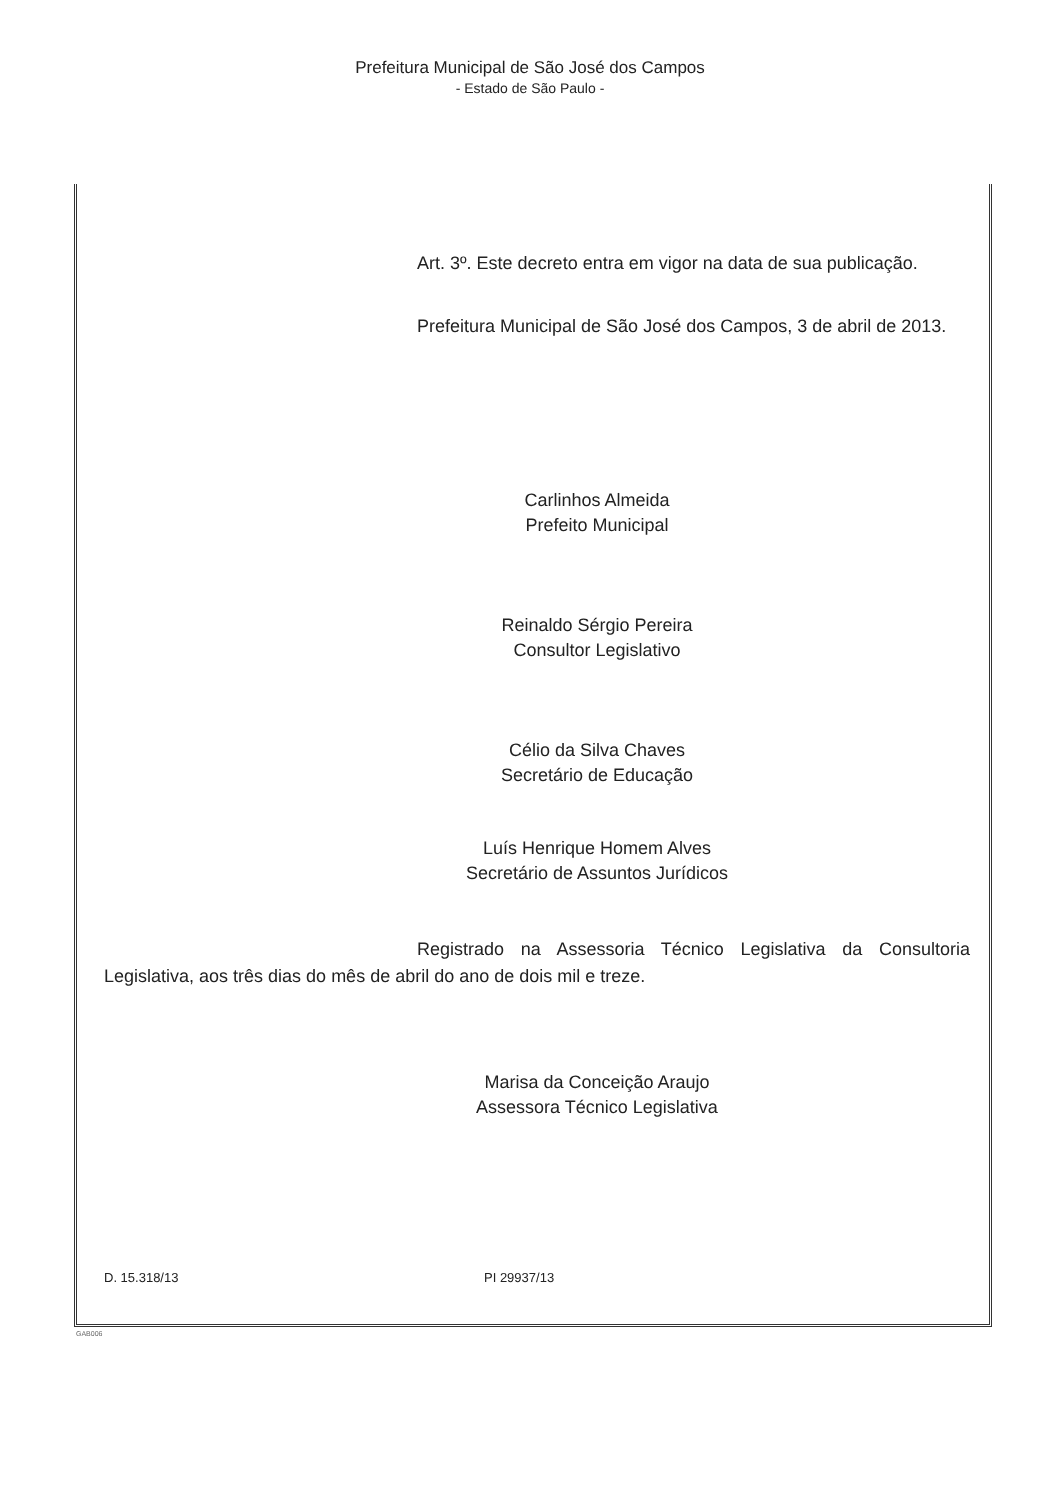Prefeitura Municipal de São José dos Campos
- Estado de São Paulo -
Art. 3º. Este decreto entra em vigor na data de sua publicação.
Prefeitura Municipal de São José dos Campos, 3 de abril de 2013.
Carlinhos Almeida
Prefeito Municipal
Reinaldo Sérgio Pereira
Consultor Legislativo
Célio da Silva Chaves
Secretário de Educação
Luís Henrique Homem Alves
Secretário de Assuntos Jurídicos
Registrado na Assessoria Técnico Legislativa da Consultoria Legislativa, aos três dias do mês de abril do ano de dois mil e treze.
Marisa da Conceição Araujo
Assessora Técnico Legislativa
D. 15.318/13 PI 29937/13
GAB006